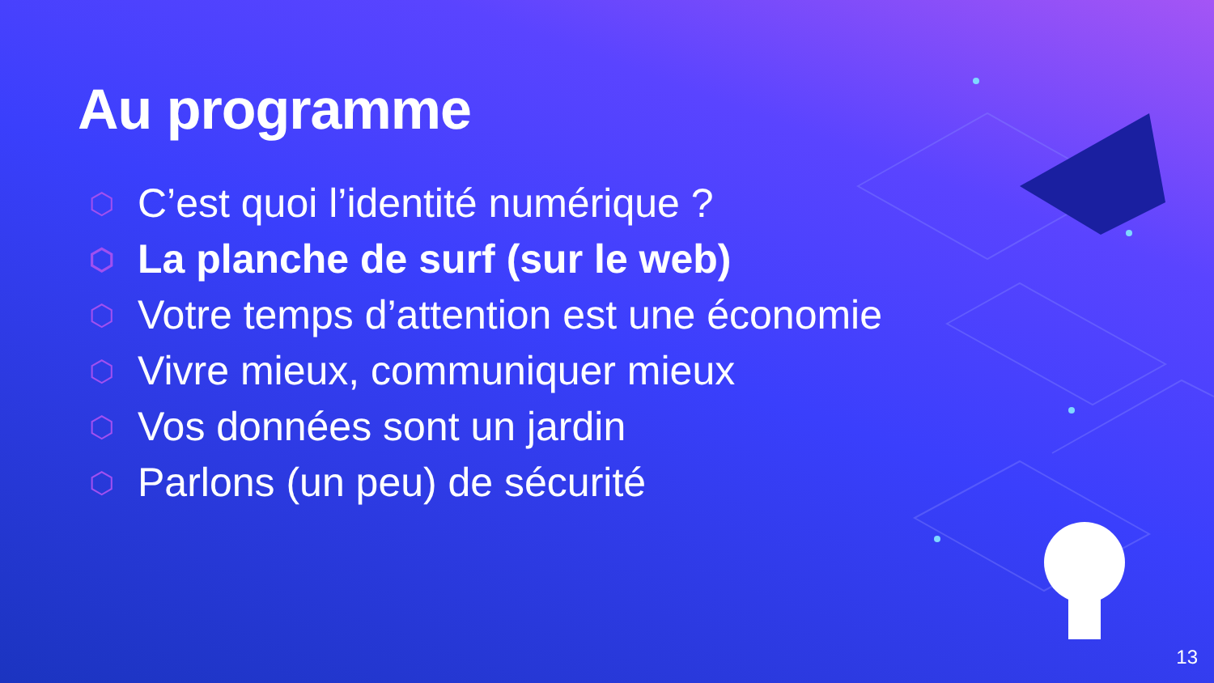Au programme
⬡ C’est quoi l’identité numérique ?
⬡ La planche de surf (sur le web)
⬡ Votre temps d’attention est une économie
⬡ Vivre mieux, communiquer mieux
⬡ Vos données sont un jardin
⬡ Parlons (un peu) de sécurité
13